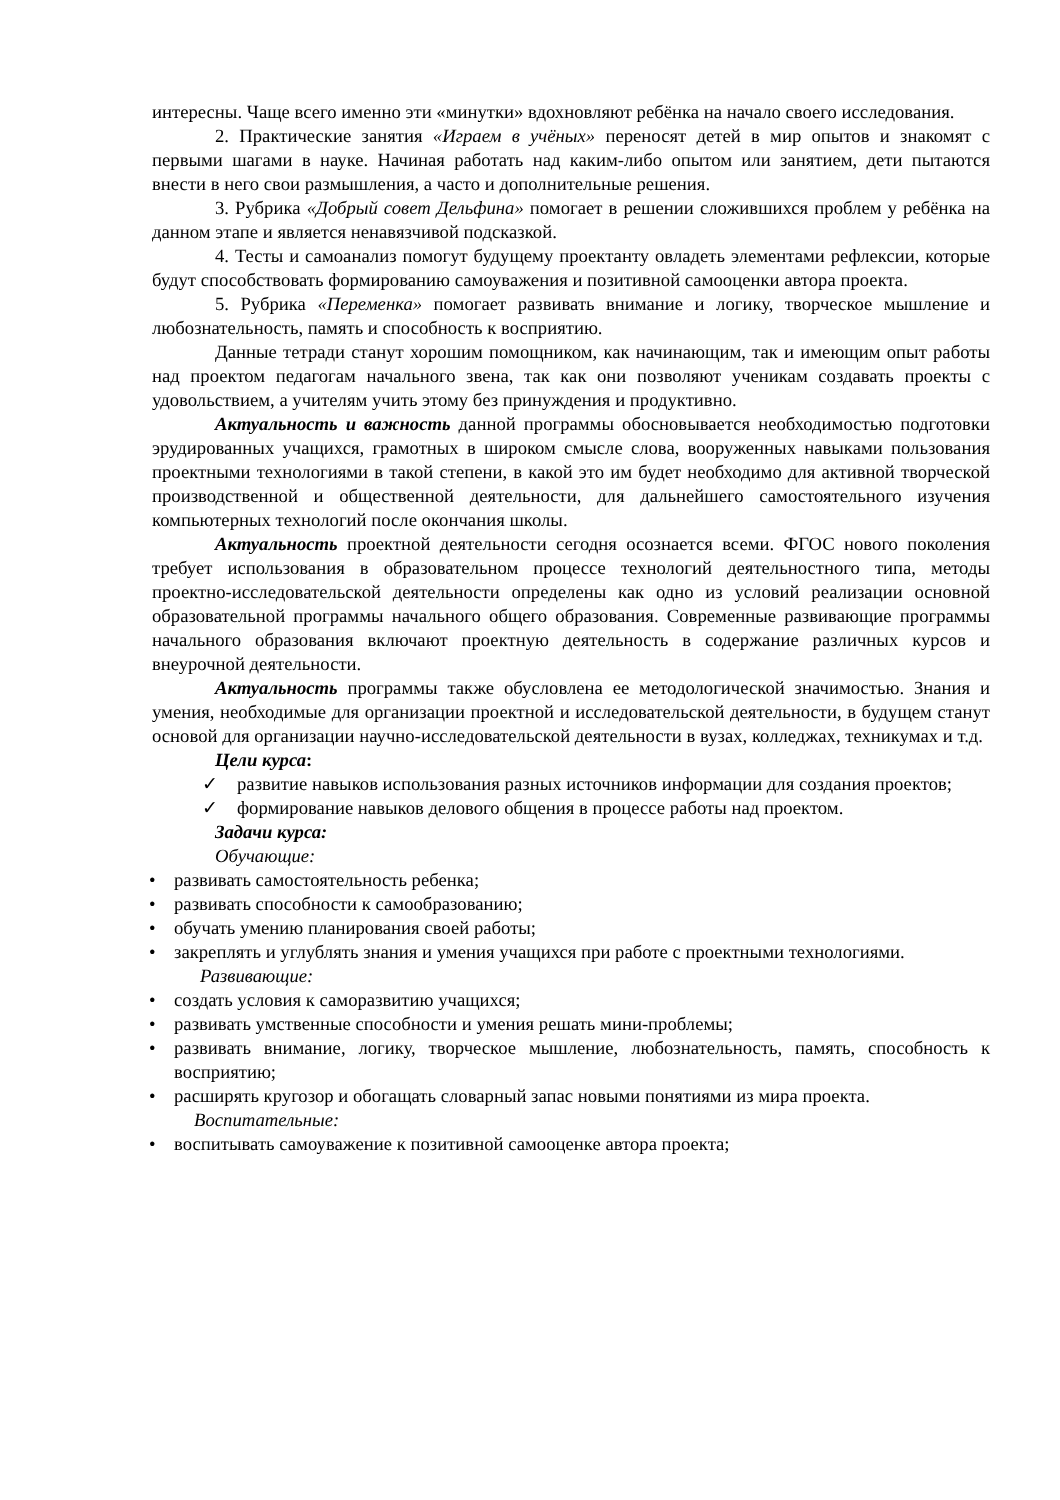интересны. Чаще всего именно эти «минутки» вдохновляют ребёнка на начало своего исследования.
2. Практические занятия «Играем в учёных» переносят детей в мир опытов и знакомят с первыми шагами в науке. Начиная работать над каким-либо опытом или занятием, дети пытаются внести в него свои размышления, а часто и дополнительные решения.
3. Рубрика «Добрый совет Дельфина» помогает в решении сложившихся проблем у ребёнка на данном этапе и является ненавязчивой подсказкой.
4. Тесты и самоанализ помогут будущему проектанту овладеть элементами рефлексии, которые будут способствовать формированию самоуважения и позитивной самооценки автора проекта.
5. Рубрика «Переменка» помогает развивать внимание и логику, творческое мышление и любознательность, память и способность к восприятию.
Данные тетради станут хорошим помощником, как начинающим, так и имеющим опыт работы над проектом педагогам начального звена, так как они позволяют ученикам создавать проекты с удовольствием, а учителям учить этому без принуждения и продуктивно.
Актуальность и важность данной программы обосновывается необходимостью подготовки эрудированных учащихся, грамотных в широком смысле слова, вооруженных навыками пользования проектными технологиями в такой степени, в какой это им будет необходимо для активной творческой производственной и общественной деятельности, для дальнейшего самостоятельного изучения компьютерных технологий после окончания школы.
Актуальность проектной деятельности сегодня осознается всеми. ФГОС нового поколения требует использования в образовательном процессе технологий деятельностного типа, методы проектно-исследовательской деятельности определены как одно из условий реализации основной образовательной программы начального общего образования. Современные развивающие программы начального образования включают проектную деятельность в содержание различных курсов и внеурочной деятельности.
Актуальность программы также обусловлена ее методологической значимостью. Знания и умения, необходимые для организации проектной и исследовательской деятельности, в будущем станут основой для организации научно-исследовательской деятельности в вузах, колледжах, техникумах и т.д.
Цели курса:
✓ развитие навыков использования разных источников информации для создания проектов;
✓ формирование навыков делового общения в процессе работы над проектом.
Задачи курса:
Обучающие:
• развивать самостоятельность ребенка;
• развивать способности к самообразованию;
• обучать умению планирования своей работы;
• закреплять и углублять знания и умения учащихся при работе с проектными технологиями.
Развивающие:
• создать условия к саморазвитию учащихся;
• развивать умственные способности и умения решать мини-проблемы;
• развивать внимание, логику, творческое мышление, любознательность, память, способность к восприятию;
• расширять кругозор и обогащать словарный запас новыми понятиями из мира проекта.
Воспитательные:
• воспитывать самоуважение к позитивной самооценке автора проекта;